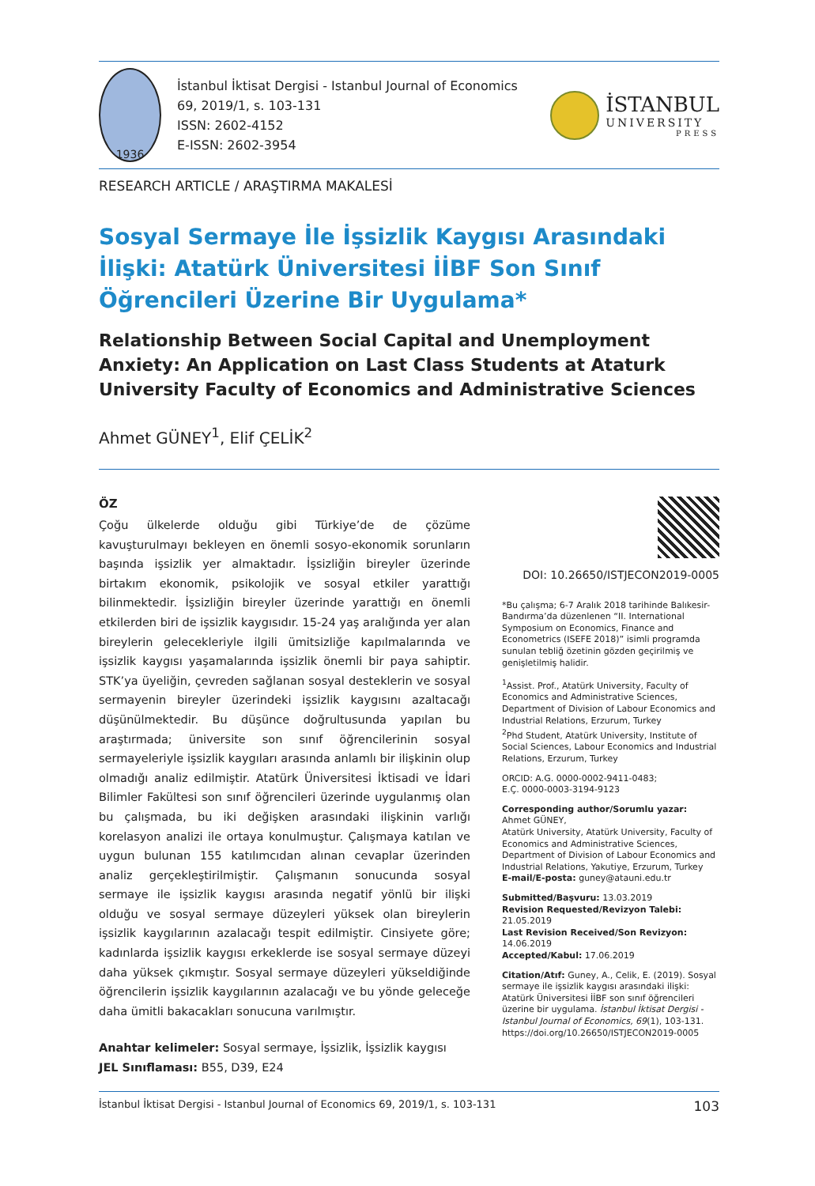1936
İstanbul İktisat Dergisi - Istanbul Journal of Economics
69, 2019/1, s. 103-131
ISSN: 2602-4152
E-ISSN: 2602-3954
İSTANBUL
UNIVERSITY
PRESS
RESEARCH ARTICLE / ARAŞTIRMA MAKALESİ
Sosyal Sermaye İle İşsizlik Kaygısı Arasındaki İlişki: Atatürk Üniversitesi İİBF Son Sınıf Öğrencileri Üzerine Bir Uygulama*
Relationship Between Social Capital and Unemployment Anxiety: An Application on Last Class Students at Ataturk University Faculty of Economics and Administrative Sciences
Ahmet GÜNEY<sup>1</sup>, Elif ÇELİK<sup>2</sup>
ÖZ
Çoğu ülkelerde olduğu gibi Türkiye’de de çözüme kavuşturulmayı bekleyen en önemli sosyo-ekonomik sorunların başında işsizlik yer almaktadır. İşsizliğin bireyler üzerinde birtakım ekonomik, psikolojik ve sosyal etkiler yarattığı bilinmektedir. İşsizliğin bireyler üzerinde yarattığı en önemli etkilerden biri de işsizlik kaygısıdır. 15-24 yaş aralığında yer alan bireylerin gelecekleriyle ilgili ümitsizliğe kapılmalarında ve işsizlik kaygısı yaşamalarında işsizlik önemli bir paya sahiptir. STK’ya üyeliğin, çevreden sağlanan sosyal desteklerin ve sosyal sermayenin bireyler üzerindeki işsizlik kaygısını azaltacağı düşünülmektedir. Bu düşünce doğrultusunda yapılan bu araştırmada; üniversite son sınıf öğrencilerinin sosyal sermayeleriyle işsizlik kaygıları arasında anlamlı bir ilişkinin olup olmadığı analiz edilmiştir. Atatürk Üniversitesi İktisadi ve İdari Bilimler Fakültesi son sınıf öğrencileri üzerinde uygulanmış olan bu çalışmada, bu iki değişken arasındaki ilişkinin varlığı korelasyon analizi ile ortaya konulmuştur. Çalışmaya katılan ve uygun bulunan 155 katılımcıdan alınan cevaplar üzerinden analiz gerçekleştirilmiştir. Çalışmanın sonucunda sosyal sermaye ile işsizlik kaygısı arasında negatif yönlü bir ilişki olduğu ve sosyal sermaye düzeyleri yüksek olan bireylerin işsizlik kaygılarının azalacağı tespit edilmiştir. Cinsiyete göre; kadınlarda işsizlik kaygısı erkeklerde ise sosyal sermaye düzeyi daha yüksek çıkmıştır. Sosyal sermaye düzeyleri yükseldiğinde öğrencilerin işsizlik kaygılarının azalacağı ve bu yönde geleceğe daha ümitli bakacakları sonucuna varılmıştır.
Anahtar kelimeler: Sosyal sermaye, İşsizlik, İşsizlik kaygısı
JEL Sınıflaması: B55, D39, E24
DOI: 10.26650/ISTJECON2019-0005
*Bu çalışma; 6-7 Aralık 2018 tarihinde Balıkesir-Bandırma’da düzenlenen “II. International Symposium on Economics, Finance and Econometrics (ISEFE 2018)” isimli programda sunulan tebliğ özetinin gözden geçirilmiş ve genişletilmiş halidir.
<sup>1</sup> Assist. Prof., Atatürk University, Faculty of Economics and Administrative Sciences, Department of Division of Labour Economics and Industrial Relations, Erzurum, Turkey
<sup>2</sup> Phd Student, Atatürk University, Institute of Social Sciences, Labour Economics and Industrial Relations, Erzurum, Turkey
ORCID: A.G. 0000-0002-9411-0483;
E.Ç. 0000-0003-3194-9123
Corresponding author/Sorumlu yazar:
Ahmet GÜNEY,
Atatürk University, Atatürk University, Faculty of Economics and Administrative Sciences, Department of Division of Labour Economics and Industrial Relations, Yakutiye, Erzurum, Turkey
E-mail/E-posta: guney@atauni.edu.tr
Submitted/Başvuru: 13.03.2019
Revision Requested/Revizyon Talebi: 21.05.2019
Last Revision Received/Son Revizyon: 14.06.2019
Accepted/Kabul: 17.06.2019
Citation/Atıf: Guney, A., Celik, E. (2019). Sosyal sermaye ile işsizlik kaygısı arasındaki ilişki: Atatürk Üniversitesi İİBF son sınıf öğrencileri üzerine bir uygulama. İstanbul İktisat Dergisi - Istanbul Journal of Economics, 69(1), 103-131. https://doi.org/10.26650/ISTJECON2019-0005
İstanbul İktisat Dergisi - Istanbul Journal of Economics 69, 2019/1, s. 103-131 103